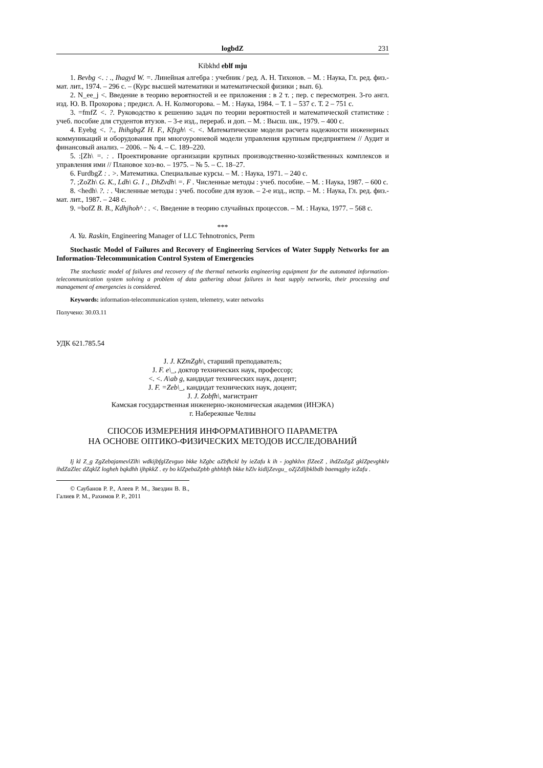logbdZ 231
Kibkhd eblf mju
1. Bevbg <. : ., Ihagyd W. =. Линейная алгебра : учебник / ред. А. Н. Тихонов. – М. : Наука, Гл. ред. физ.-мат. лит., 1974. – 296 с. – (Курс высшей математики и математической физики ; вып. 6).
2. N_ee_j <. Введение в теорию вероятностей и ее приложения : в 2 т. ; пер. с пересмотрен. 3-го англ. изд. Ю. В. Прохорова ; предисл. А. Н. Колмогорова. – М. : Наука, 1984. – Т. 1 – 537 с. Т. 2 – 751 с.
3. =fmfZ <. ?. Руководство к решению задач по теории вероятностей и математической статистике : учеб. пособие для студентов втузов. – 3-е изд., перераб. и доп. – М. : Высш. шк., 1979. – 400 с.
4. Eyebg <. ?., IhihgbgZ H. F., Kfzgh\ <. <. Математические модели расчета надежности инженерных коммуникаций и оборудования при многоуровневой модели управления крупным предприятием // Аудит и финансовый анализ. – 2006. – № 4. – С. 189–220.
5. :[Zh\ =. : . Проектирование организации крупных производственно-хозяйственных комплексов и управления ими // Плановое хоз-во. – 1975. – № 5. – С. 18–27.
6. FurdbgZ : . >. Математика. Специальные курсы. – М. : Наука, 1971. – 240 с.
7. ;ZoZh\ G. K., Ldh\ G. I ., DhZvdh\ =. F . Численные методы : учеб. пособие. – М. : Наука, 1987. – 600 с.
8. <hedh\ ?. : . Численные методы : учеб. пособие для вузов. – 2-е изд., испр. – М. : Наука, Гл. ред. физ.-мат. лит., 1987. – 248 с.
9. =bofZ B. B., Kdhjhoh^ : . <. Введение в теорию случайных процессов. – М. : Наука, 1977. – 568 с.
***
A. Ya. Raskin, Engineering Manager of LLC Tehnotronics, Perm
Stochastic Model of Failures and Recovery of Engineering Services of Water Supply Networks for an Information-Telecommunication Control System of Emergencies
The stochastic model of failures and recovery of the thermal networks engineering equipment for the automated information-telecommunication system solving a problem of data gathering about failures in heat supply networks, their processing and management of emergencies is considered.
Keywords: information-telecommunication system, telemetry, water networks
Получено: 30.03.11
УДК 621.785.54
J. J. KZmZgh\, старший преподаватель;
J. F. e\_, доктор технических наук, профессор;
<. <. A\ab g, кандидат технических наук, доцент;
J. F. =Zeb\_, кандидат технических наук, доцент;
J. J. Zobfh\, магистрант
Камская государственная инженерно-экономическая академия (ИНЭКА)
г. Набережные Челны
СПОСОБ ИЗМЕРЕНИЯ ИНФОРМАТИВНОГО ПАРАМЕТРА
НА ОСНОВЕ ОПТИКО-ФИЗИЧЕСКИХ МЕТОДОВ ИССЛЕДОВАНИЙ
Ij kl Z_g ZgZebajamevlZlh\ wdkijbfglZevguo bkke hZgbc aZbfhckl by ieZafu k ih - joghklvx flZeeZ , ihdZaZgZ gklZpevghklv ihdZaZlec dZqklZ logheh bqkdhh ijhpkkZ . ey bo klZpebaZpbb ghbhbfh bkke hZlv kidljZevgu_ oZjZdljbklbdb baemqgby ieZafu .
© Саубанов Р. Р., Алеев Р. М., Звездин В. В., Галиев Р. М., Рахимов Р. Р., 2011